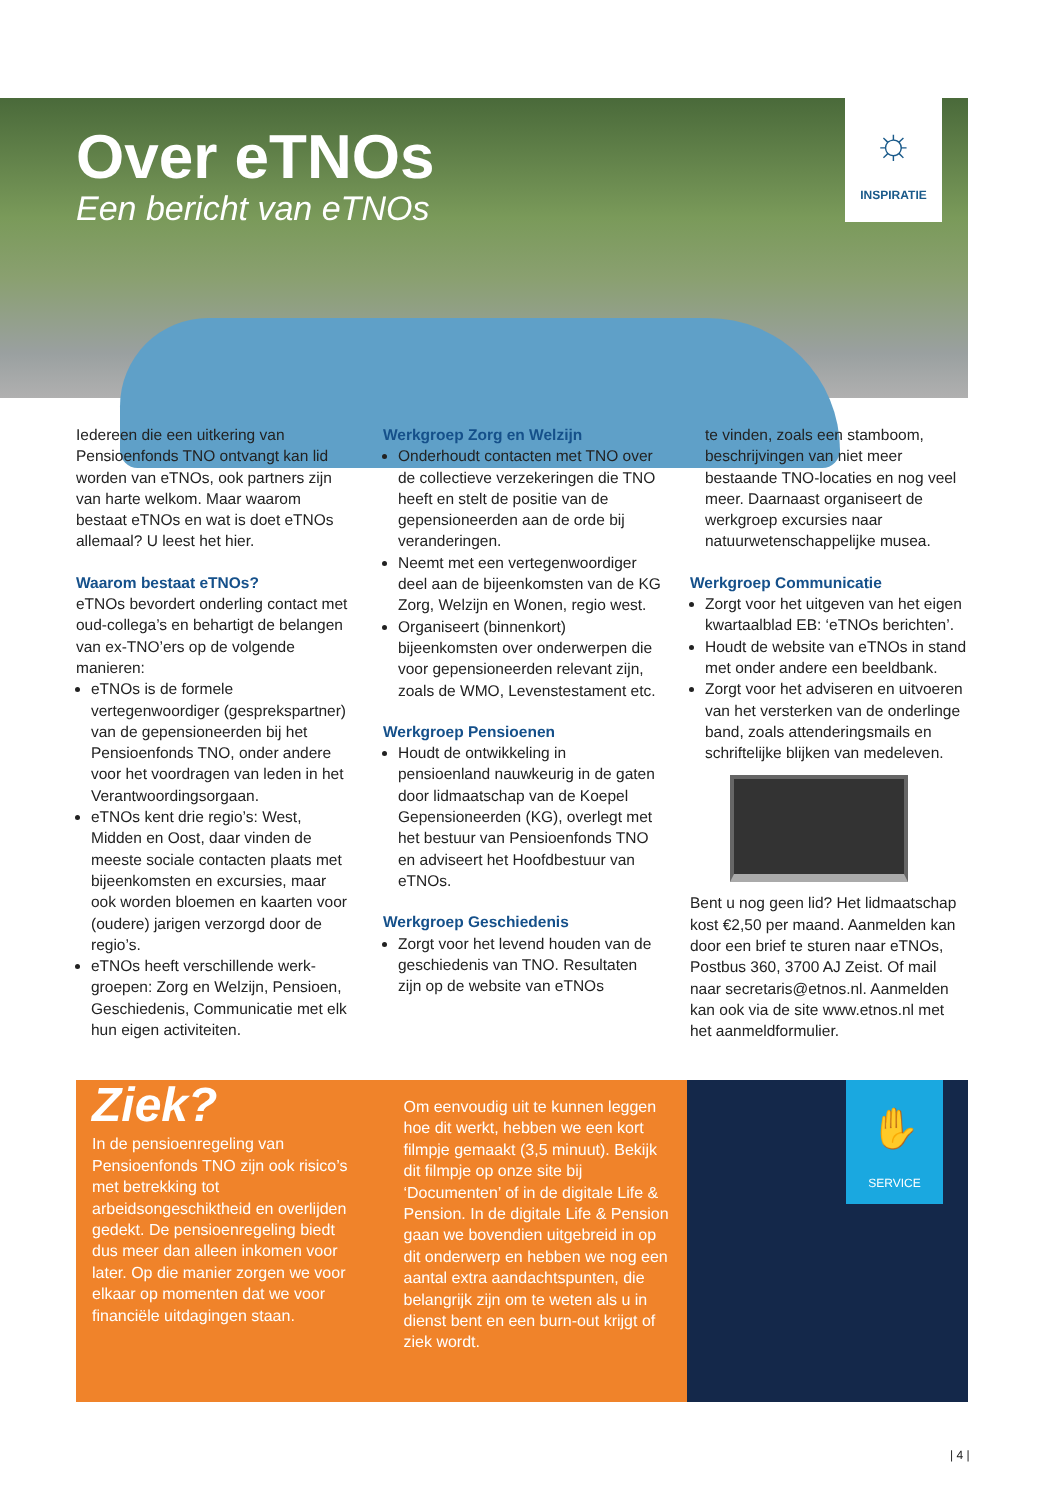Over eTNOs
Een bericht van eTNOs
☼
INSPIRATIE
Iedereen die een uitkering van Pensioenfonds TNO ontvangt kan lid worden van eTNOs, ook partners zijn van harte welkom. Maar waarom bestaat eTNOs en wat is doet eTNOs allemaal? U leest het hier.
Waarom bestaat eTNOs?
eTNOs bevordert onderling contact met oud-collega’s en behartigt de belangen van ex-TNO’ers op de volgende manieren:
eTNOs is de formele vertegenwoordiger (gesprekspartner) van de gepensioneerden bij het Pensioenfonds TNO, onder andere voor het voordragen van leden in het Verantwoordingsorgaan.
eTNOs kent drie regio’s: West, Midden en Oost, daar vinden de meeste sociale contacten plaats met bijeenkomsten en excursies, maar ook worden bloemen en kaarten voor (oudere) jarigen verzorgd door de regio’s.
eTNOs heeft verschillende werk-groepen: Zorg en Welzijn, Pensioen, Geschiedenis, Communicatie met elk hun eigen activiteiten.
Werkgroep Zorg en Welzijn
Onderhoudt contacten met TNO over de collectieve verzekeringen die TNO heeft en stelt de positie van de gepensioneerden aan de orde bij veranderingen.
Neemt met een vertegenwoordiger deel aan de bijeenkomsten van de KG Zorg, Welzijn en Wonen, regio west.
Organiseert (binnenkort) bijeenkomsten over onderwerpen die voor gepensioneerden relevant zijn, zoals de WMO, Levenstestament etc.
Werkgroep Pensioenen
Houdt de ontwikkeling in pensioenland nauwkeurig in de gaten door lidmaatschap van de Koepel Gepensioneerden (KG), overlegt met het bestuur van Pensioenfonds TNO en adviseert het Hoofdbestuur van eTNOs.
Werkgroep Geschiedenis
Zorgt voor het levend houden van de geschiedenis van TNO. Resultaten zijn op de website van eTNOs
te vinden, zoals een stamboom, beschrijvingen van niet meer bestaande TNO-locaties en nog veel meer. Daarnaast organiseert de werkgroep excursies naar natuurwetenschappelijke musea.
Werkgroep Communicatie
Zorgt voor het uitgeven van het eigen kwartaalblad EB: ‘eTNOs berichten’.
Houdt de website van eTNOs in stand met onder andere een beeldbank.
Zorgt voor het adviseren en uitvoeren van het versterken van de onderlinge band, zoals attenderingsmails en schriftelijke blijken van medeleven.
Bent u nog geen lid? Het lidmaatschap kost €2,50 per maand. Aanmelden kan door een brief te sturen naar eTNOs, Postbus 360, 3700 AJ Zeist. Of mail naar secretaris@etnos.nl. Aanmelden kan ook via de site www.etnos.nl met het aanmeldformulier.
Ziek?
In de pensioenregeling van Pensioenfonds TNO zijn ook risico’s met betrekking tot arbeidsongeschiktheid en overlijden gedekt. De pensioenregeling biedt dus meer dan alleen inkomen voor later. Op die manier zorgen we voor elkaar op momenten dat we voor financiële uitdagingen staan.
Om eenvoudig uit te kunnen leggen hoe dit werkt, hebben we een kort filmpje gemaakt (3,5 minuut). Bekijk dit filmpje op onze site bij ‘Documenten’ of in de digitale Life & Pension. In de digitale Life & Pension gaan we bovendien uitgebreid in op dit onderwerp en hebben we nog een aantal extra aandachtspunten, die belangrijk zijn om te weten als u in dienst bent en een burn-out krijgt of ziek wordt.
✋
SERVICE
| 4 |